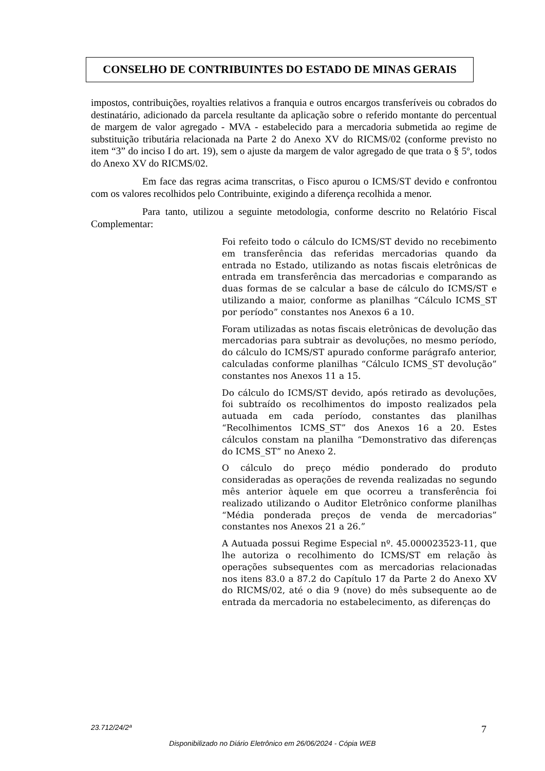CONSELHO DE CONTRIBUINTES DO ESTADO DE MINAS GERAIS
impostos, contribuições, royalties relativos a franquia e outros encargos transferíveis ou cobrados do destinatário, adicionado da parcela resultante da aplicação sobre o referido montante do percentual de margem de valor agregado - MVA - estabelecido para a mercadoria submetida ao regime de substituição tributária relacionada na Parte 2 do Anexo XV do RICMS/02 (conforme previsto no item “3” do inciso I do art. 19), sem o ajuste da margem de valor agregado de que trata o § 5º, todos do Anexo XV do RICMS/02.
Em face das regras acima transcritas, o Fisco apurou o ICMS/ST devido e confrontou com os valores recolhidos pelo Contribuinte, exigindo a diferença recolhida a menor.
Para tanto, utilizou a seguinte metodologia, conforme descrito no Relatório Fiscal Complementar:
Foi refeito todo o cálculo do ICMS/ST devido no recebimento em transferência das referidas mercadorias quando da entrada no Estado, utilizando as notas fiscais eletrônicas de entrada em transferência das mercadorias e comparando as duas formas de se calcular a base de cálculo do ICMS/ST e utilizando a maior, conforme as planilhas “Cálculo ICMS_ST por período” constantes nos Anexos 6 a 10.
Foram utilizadas as notas fiscais eletrônicas de devolução das mercadorias para subtrair as devoluções, no mesmo período, do cálculo do ICMS/ST apurado conforme parágrafo anterior, calculadas conforme planilhas “Cálculo ICMS_ST devolução” constantes nos Anexos 11 a 15.
Do cálculo do ICMS/ST devido, após retirado as devoluções, foi subtraído os recolhimentos do imposto realizados pela autuada em cada período, constantes das planilhas “Recolhimentos ICMS_ST” dos Anexos 16 a 20. Estes cálculos constam na planilha “Demonstrativo das diferenças do ICMS_ST” no Anexo 2.
O cálculo do preço médio ponderado do produto consideradas as operações de revenda realizadas no segundo mês anterior àquele em que ocorreu a transferência foi realizado utilizando o Auditor Eletrônico conforme planilhas “Média ponderada preços de venda de mercadorias” constantes nos Anexos 21 a 26.”
A Autuada possui Regime Especial nº. 45.000023523-11, que lhe autoriza o recolhimento do ICMS/ST em relação às operações subsequentes com as mercadorias relacionadas nos itens 83.0 a 87.2 do Capítulo 17 da Parte 2 do Anexo XV do RICMS/02, até o dia 9 (nove) do mês subsequente ao de entrada da mercadoria no estabelecimento, as diferenças do
23.712/24/2ª 7
Disponibilizado no Diário Eletrônico em 26/06/2024 - Cópia WEB